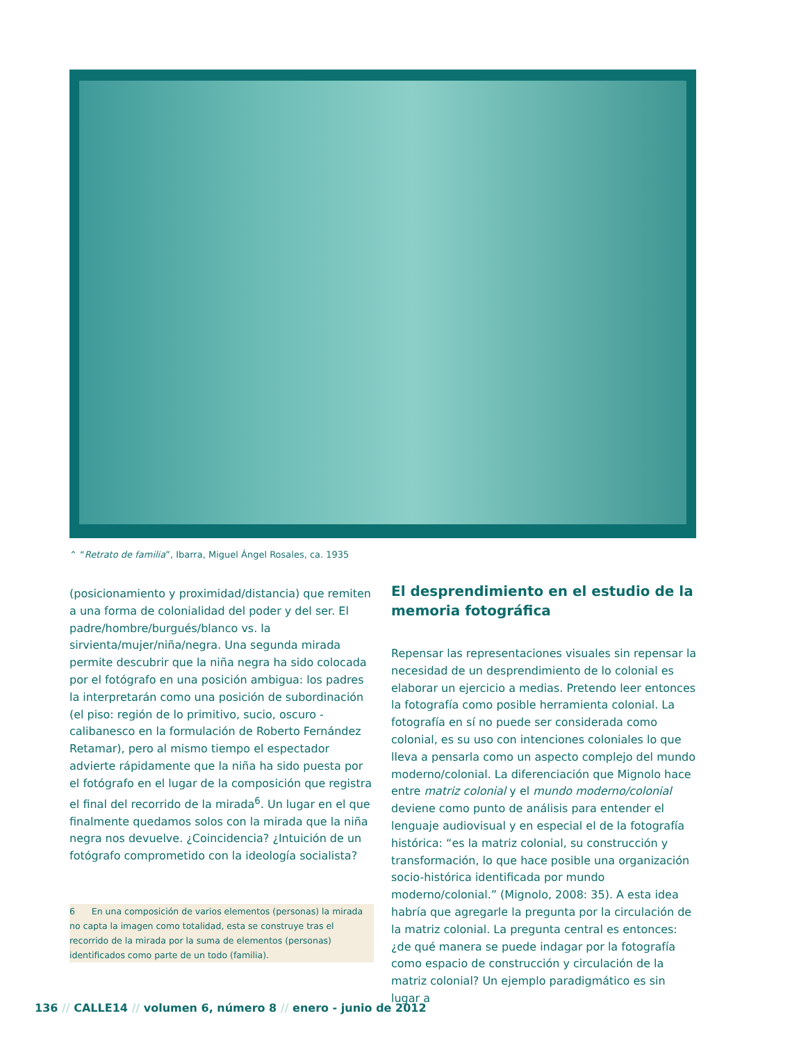⌃ “Retrato de familia”, Ibarra, Miguel Ángel Rosales, ca. 1935
(posicionamiento y proximidad/distancia) que remi­ten a una forma de colonialidad del poder y del ser. El padre/hombre/burgués/blanco vs. la sirvienta/mujer/niña/negra. Una segunda mirada permite descubrir que la niña negra ha sido colocada por el fotógrafo en una posición ambigua: los padres la interpretarán como una posición de subordinación (el piso: región de lo primi­tivo, sucio, oscuro - calibanesco en la formulación de Roberto Fernández Retamar), pero al mismo tiempo el espectador advierte rápidamente que la niña ha sido puesta por el fotógrafo en el lugar de la composición que registra el final del recorrido de la mirada<sup>6</sup>. Un lugar en el que finalmente quedamos solos con la mirada que la niña negra nos devuelve. ¿Coincidencia? ¿Intuición de un fotógrafo comprometido con la ideología socialista?
6 En una composición de varios elementos (personas) la mirada no capta la imagen como totalidad, esta se construye tras el recorrido de la mirada por la suma de elementos (personas) identificados como parte de un todo (familia).
El desprendimiento en el estudio de la memoria fotográfica
Repensar las representaciones visuales sin repensar la necesidad de un desprendimiento de lo colonial es elaborar un ejercicio a medias. Pretendo leer entonces la fotografía como posible herramienta colonial. La foto­grafía en sí no puede ser considerada como colonial, es su uso con intenciones coloniales lo que lleva a pensarla como un aspecto complejo del mundo moderno/colo­nial. La diferenciación que Mignolo hace entre matriz colonial y el mundo moderno/colonial deviene como punto de análisis para entender el lenguaje audiovisual y en especial el de la fotografía histórica: “es la matriz colonial, su construcción y transformación, lo que hace posible una organización socio-histórica identificada por mundo moderno/colonial.” (Mignolo, 2008: 35). A esta idea habría que agregarle la pregunta por la circulación de la matriz colonial. La pregunta central es entonces: ¿de qué manera se puede indagar por la fotografía como espacio de construcción y circulación de la matriz colonial? Un ejemplo paradigmático es sin lugar a
136 // CALLE14 // volumen 6, número 8 // enero - junio de 2012